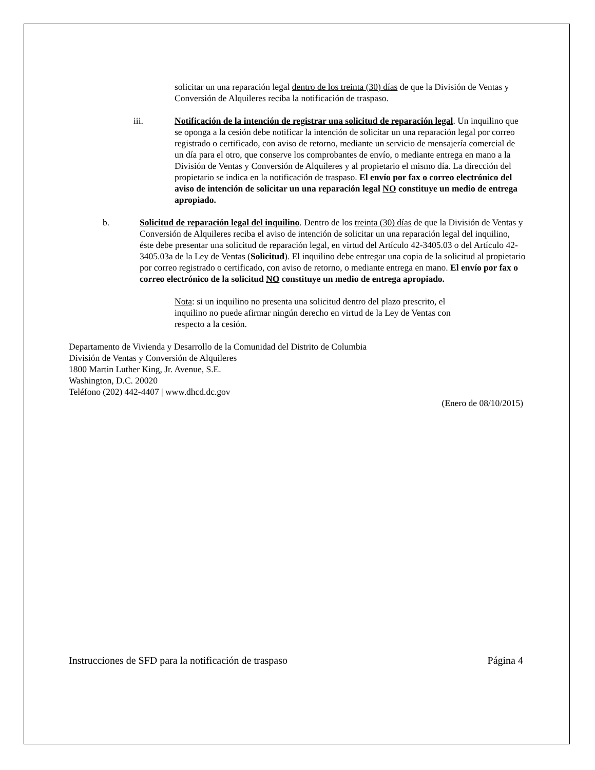solicitar un una reparación legal dentro de los treinta (30) días de que la División de Ventas y Conversión de Alquileres reciba la notificación de traspaso.
iii. Notificación de la intención de registrar una solicitud de reparación legal. Un inquilino que se oponga a la cesión debe notificar la intención de solicitar un una reparación legal por correo registrado o certificado, con aviso de retorno, mediante un servicio de mensajería comercial de un día para el otro, que conserve los comprobantes de envío, o mediante entrega en mano a la División de Ventas y Conversión de Alquileres y al propietario el mismo día. La dirección del propietario se indica en la notificación de traspaso. El envío por fax o correo electrónico del aviso de intención de solicitar un una reparación legal NO constituye un medio de entrega apropiado.
b. Solicitud de reparación legal del inquilino. Dentro de los treinta (30) días de que la División de Ventas y Conversión de Alquileres reciba el aviso de intención de solicitar un una reparación legal del inquilino, éste debe presentar una solicitud de reparación legal, en virtud del Artículo 42-3405.03 o del Artículo 42-3405.03a de la Ley de Ventas (Solicitud). El inquilino debe entregar una copia de la solicitud al propietario por correo registrado o certificado, con aviso de retorno, o mediante entrega en mano. El envío por fax o correo electrónico de la solicitud NO constituye un medio de entrega apropiado.
Nota: si un inquilino no presenta una solicitud dentro del plazo prescrito, el inquilino no puede afirmar ningún derecho en virtud de la Ley de Ventas con respecto a la cesión.
Departamento de Vivienda y Desarrollo de la Comunidad del Distrito de Columbia
División de Ventas y Conversión de Alquileres
1800 Martin Luther King, Jr. Avenue, S.E.
Washington, D.C. 20020
Teléfono (202) 442-4407 | www.dhcd.dc.gov
(Enero de 08/10/2015)
Instrucciones de SFD para la notificación de traspaso Página 4